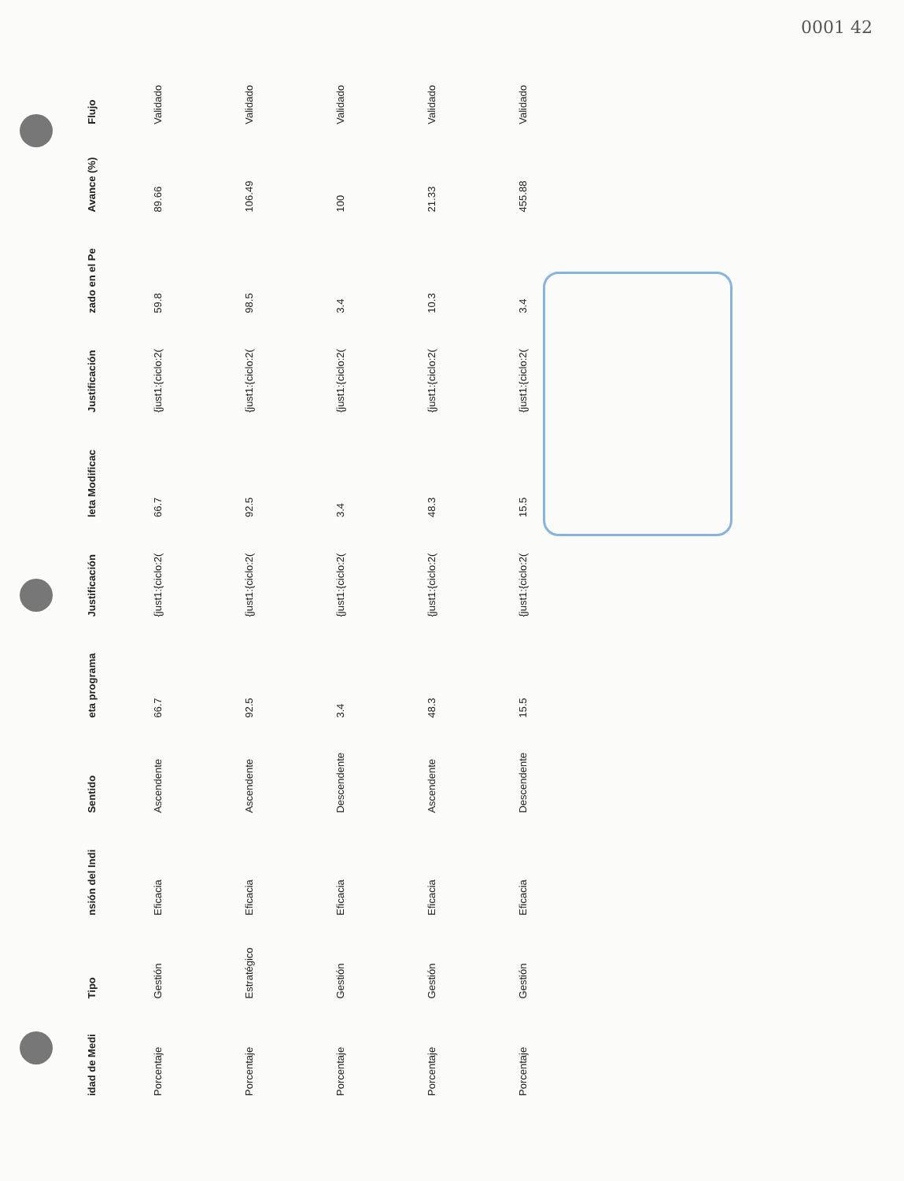0001 42
| idad de Medi | Tipo | nsión del Indi | Sentido | eta programa | Justificación | leta Modificac | Justificación | zado en el Pe | Avance (%) | Flujo |
| --- | --- | --- | --- | --- | --- | --- | --- | --- | --- | --- |
| Porcentaje | Gestión | Eficacia | Ascendente | 66.7 | {just1:{ciclo:2( | 66.7 | {just1:{ciclo:2( | 59.8 | 89.66 | Validado |
| Porcentaje | Estratégico | Eficacia | Ascendente | 92.5 | {just1:{ciclo:2( | 92.5 | {just1:{ciclo:2( | 98.5 | 106.49 | Validado |
| Porcentaje | Gestión | Eficacia | Descendente | 3.4 | {just1:{ciclo:2( | 3.4 | {just1:{ciclo:2( | 3.4 | 100 | Validado |
| Porcentaje | Gestión | Eficacia | Ascendente | 48.3 | {just1:{ciclo:2( | 48.3 | {just1:{ciclo:2( | 10.3 | 21.33 | Validado |
| Porcentaje | Gestión | Eficacia | Descendente | 15.5 | {just1:{ciclo:2( | 15.5 | {just1:{ciclo:2( | 3.4 | 455.88 | Validado |